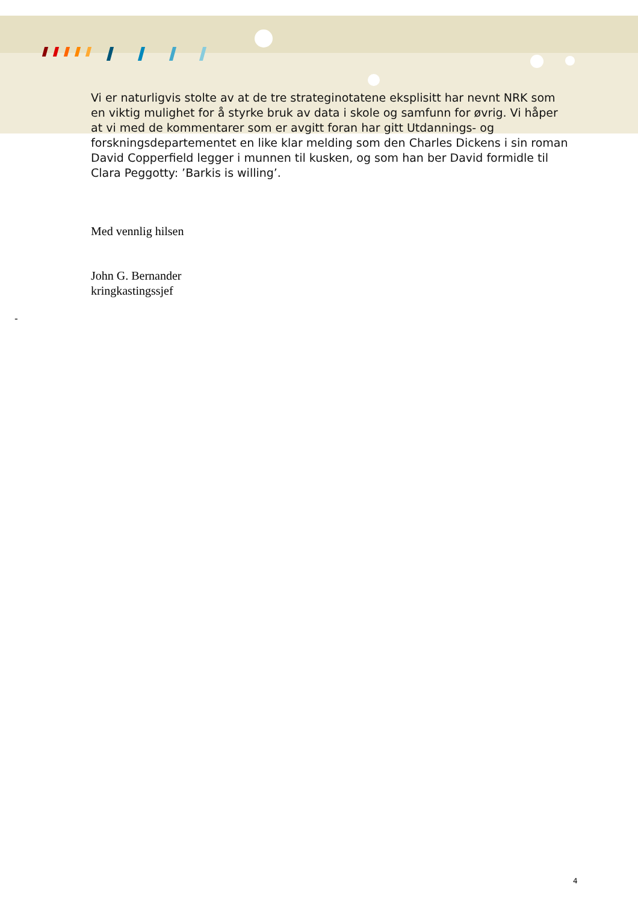Vi er naturligvis stolte av at de tre strateginotatene eksplisitt har nevnt NRK som en viktig mulighet for å styrke bruk av data i skole og samfunn for øvrig. Vi håper at vi med de kommentarer som er avgitt foran har gitt Utdannings- og forskningsdepartementet en like klar melding som den Charles Dickens i sin roman David Copperfield legger i munnen til kusken, og som han ber David formidle til Clara Peggotty: ’Barkis is willing’.
Med vennlig hilsen
John G. Bernander
kringkastingssjef
-
4